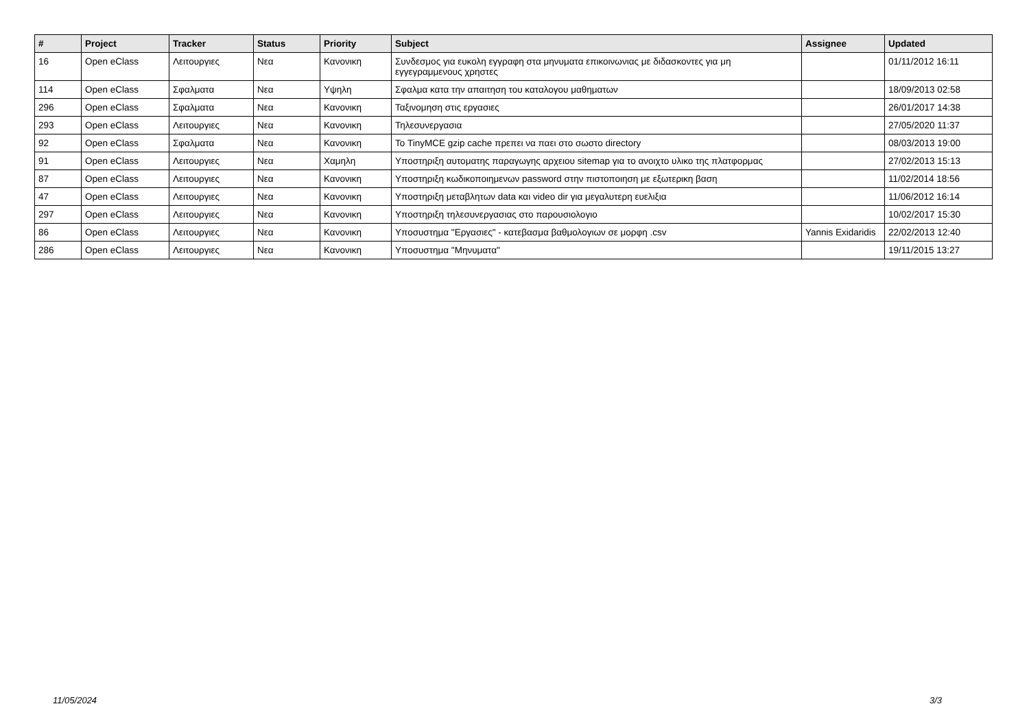| # | Project | Tracker | Status | Priority | Subject | Assignee | Updated |
| --- | --- | --- | --- | --- | --- | --- | --- |
| 16 | Open eClass | Λειτουργιες | Νεα | Κανονικη | Συνδεσμος για ευκολη εγγραφη στα μηνυματα επικοινωνιας με διδασκοντες για μη εγγεγραμμενους χρηστες | | 01/11/2012 16:11 |
| 114 | Open eClass | Σφαλματα | Νεα | Υψηλη | Σφαλμα κατα την απαιτηση του καταλογου μαθηματων | | 18/09/2013 02:58 |
| 296 | Open eClass | Σφαλματα | Νεα | Κανονικη | Ταξινομηση στις εργασιες | | 26/01/2017 14:38 |
| 293 | Open eClass | Λειτουργιες | Νεα | Κανονικη | Τηλεσυνεργασια | | 27/05/2020 11:37 |
| 92 | Open eClass | Σφαλματα | Νεα | Κανονικη | Το TinyMCE gzip cache πρεπει να παει στο σωστο directory | | 08/03/2013 19:00 |
| 91 | Open eClass | Λειτουργιες | Νεα | Χαμηλη | Υποστηριξη αυτοματης παραγωγης αρχειου sitemap για το ανοιχτο υλικο της πλατφορμας | | 27/02/2013 15:13 |
| 87 | Open eClass | Λειτουργιες | Νεα | Κανονικη | Υποστηριξη κωδικοποιημενων password στην πιστοποιηση με εξωτερικη βαση | | 11/02/2014 18:56 |
| 47 | Open eClass | Λειτουργιες | Νεα | Κανονικη | Υποστηριξη μεταβλητων data και video dir για μεγαλυτερη ευελιξια | | 11/06/2012 16:14 |
| 297 | Open eClass | Λειτουργιες | Νεα | Κανονικη | Υποστηριξη τηλεσυνεργασιας στο παρουσιολογιο | | 10/02/2017 15:30 |
| 86 | Open eClass | Λειτουργιες | Νεα | Κανονικη | Υποσυστημα "Εργασιες" - κατεβασμα βαθμολογιων σε μορφη .csv | Yannis Exidaridis | 22/02/2013 12:40 |
| 286 | Open eClass | Λειτουργιες | Νεα | Κανονικη | Υποσυστημα "Μηνυματα" | | 19/11/2015 13:27 |
11/05/2024 3/3